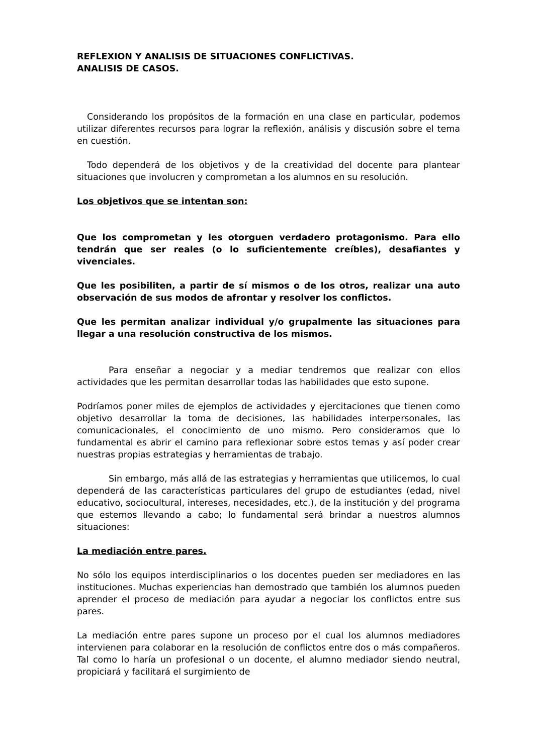REFLEXION Y ANALISIS DE SITUACIONES CONFLICTIVAS.
ANALISIS DE CASOS.
Considerando los propósitos de la formación en una clase en particular, podemos utilizar diferentes recursos para lograr la reflexión, análisis y discusión sobre el tema en cuestión.
Todo dependerá de los objetivos y de la creatividad del docente para plantear situaciones que involucren y comprometan a los alumnos en su resolución.
Los objetivos que se intentan son:
Que los comprometan y les otorguen verdadero protagonismo. Para ello tendrán que ser reales (o lo suficientemente creíbles), desafiantes y vivenciales.
Que les posibiliten, a partir de sí mismos o de los otros, realizar una auto observación de sus modos de afrontar y resolver los conflictos.
Que les permitan analizar individual y/o grupalmente las situaciones para llegar a una resolución constructiva de los mismos.
Para enseñar a negociar y a mediar tendremos que realizar con ellos actividades que les permitan desarrollar todas las habilidades que esto supone.
Podríamos poner miles de ejemplos de actividades y ejercitaciones que tienen como objetivo desarrollar la toma de decisiones, las habilidades interpersonales, las comunicacionales, el conocimiento de uno mismo. Pero consideramos que lo fundamental es abrir el camino para reflexionar sobre estos temas y así poder crear nuestras propias estrategias y herramientas de trabajo.
Sin embargo, más allá de las estrategias y herramientas que utilicemos, lo cual dependerá de las características particulares del grupo de estudiantes (edad, nivel educativo, sociocultural, intereses, necesidades, etc.), de la institución y del programa que estemos llevando a cabo; lo fundamental será brindar a nuestros alumnos situaciones:
La mediación entre pares.
No sólo los equipos interdisciplinarios o los docentes pueden ser mediadores en las instituciones. Muchas experiencias han demostrado que también los alumnos pueden aprender el proceso de mediación para ayudar a negociar los conflictos entre sus pares.
La mediación entre pares supone un proceso por el cual los alumnos mediadores intervienen para colaborar en la resolución de conflictos entre dos o más compañeros. Tal como lo haría un profesional o un docente, el alumno mediador siendo neutral, propiciará y facilitará el surgimiento de